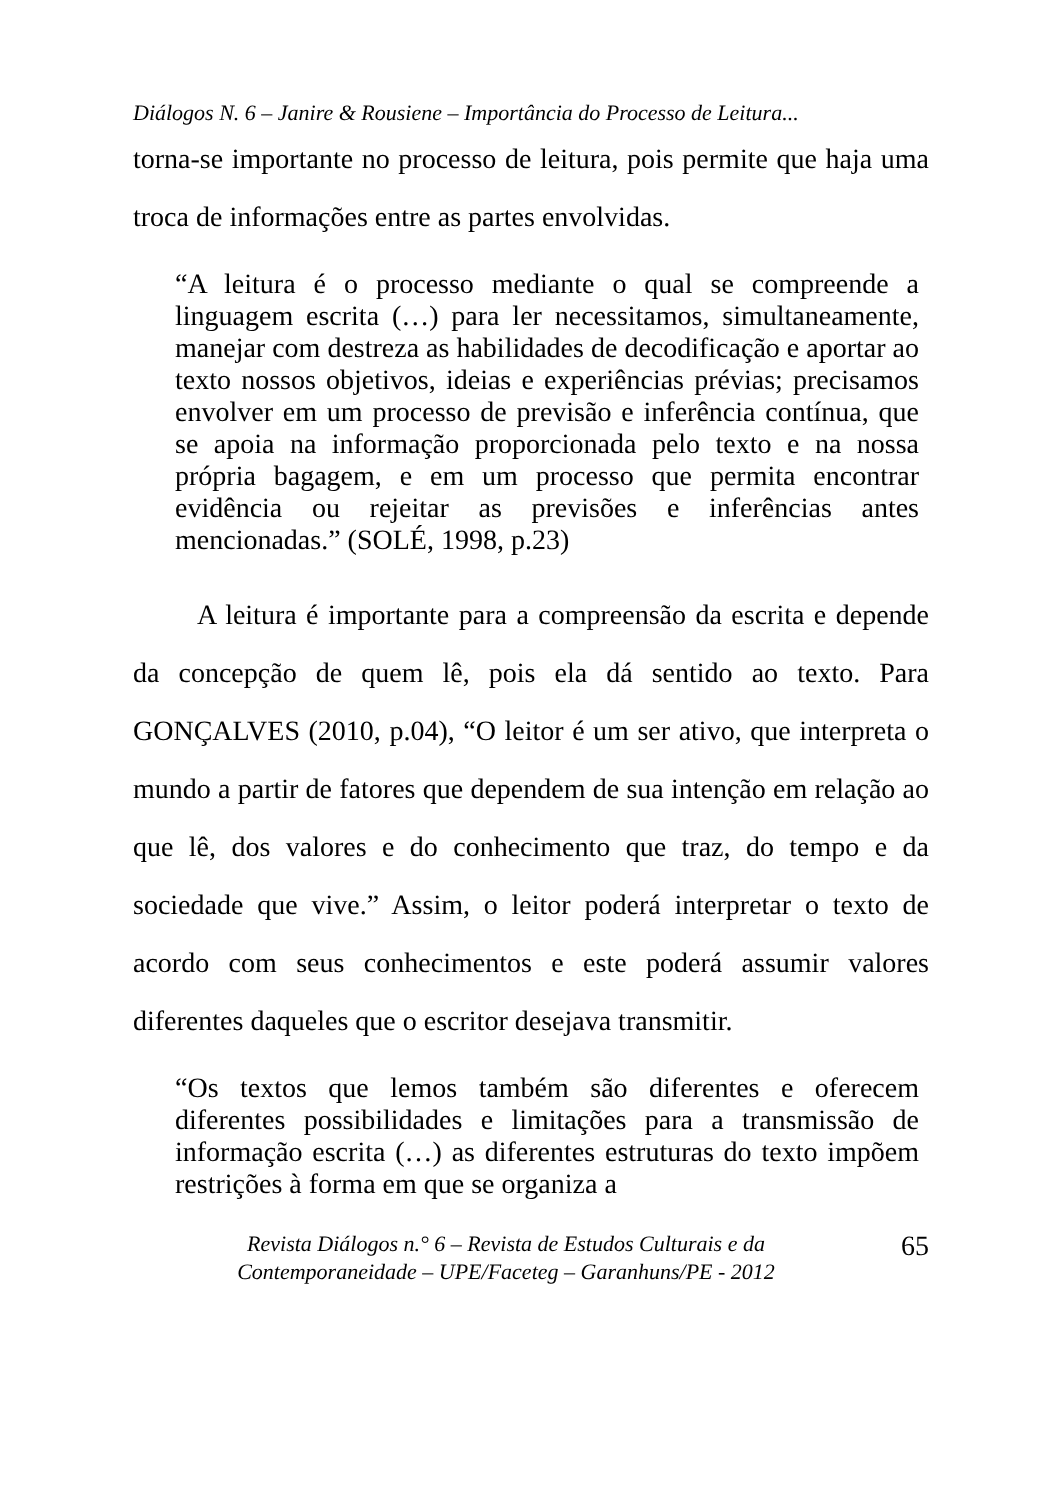Diálogos N. 6 – Janire & Rousiene – Importância do Processo de Leitura...
torna-se importante no processo de leitura, pois permite que haja uma troca de informações entre as partes envolvidas.
“A leitura é o processo mediante o qual se compreende a linguagem escrita (…) para ler necessitamos, simultaneamente, manejar com destreza as habilidades de decodificação e aportar ao texto nossos objetivos, ideias e experiências prévias; precisamos envolver em um processo de previsão e inferência contínua, que se apoia na informação proporcionada pelo texto e na nossa própria bagagem, e em um processo que permita encontrar evidência ou rejeitar as previsões e inferências antes mencionadas.” (SOLÉ, 1998, p.23)
A leitura é importante para a compreensão da escrita e depende da concepção de quem lê, pois ela dá sentido ao texto. Para GONÇALVES (2010, p.04), “O leitor é um ser ativo, que interpreta o mundo a partir de fatores que dependem de sua intenção em relação ao que lê, dos valores e do conhecimento que traz, do tempo e da sociedade que vive.” Assim, o leitor poderá interpretar o texto de acordo com seus conhecimentos e este poderá assumir valores diferentes daqueles que o escritor desejava transmitir.
“Os textos que lemos também são diferentes e oferecem diferentes possibilidades e limitações para a transmissão de informação escrita (…) as diferentes estruturas do texto impõem restrições à forma em que se organiza a
Revista Diálogos n.° 6 – Revista de Estudos Culturais e da
Contemporaneidade – UPE/Faceteg – Garanhuns/PE - 2012
65